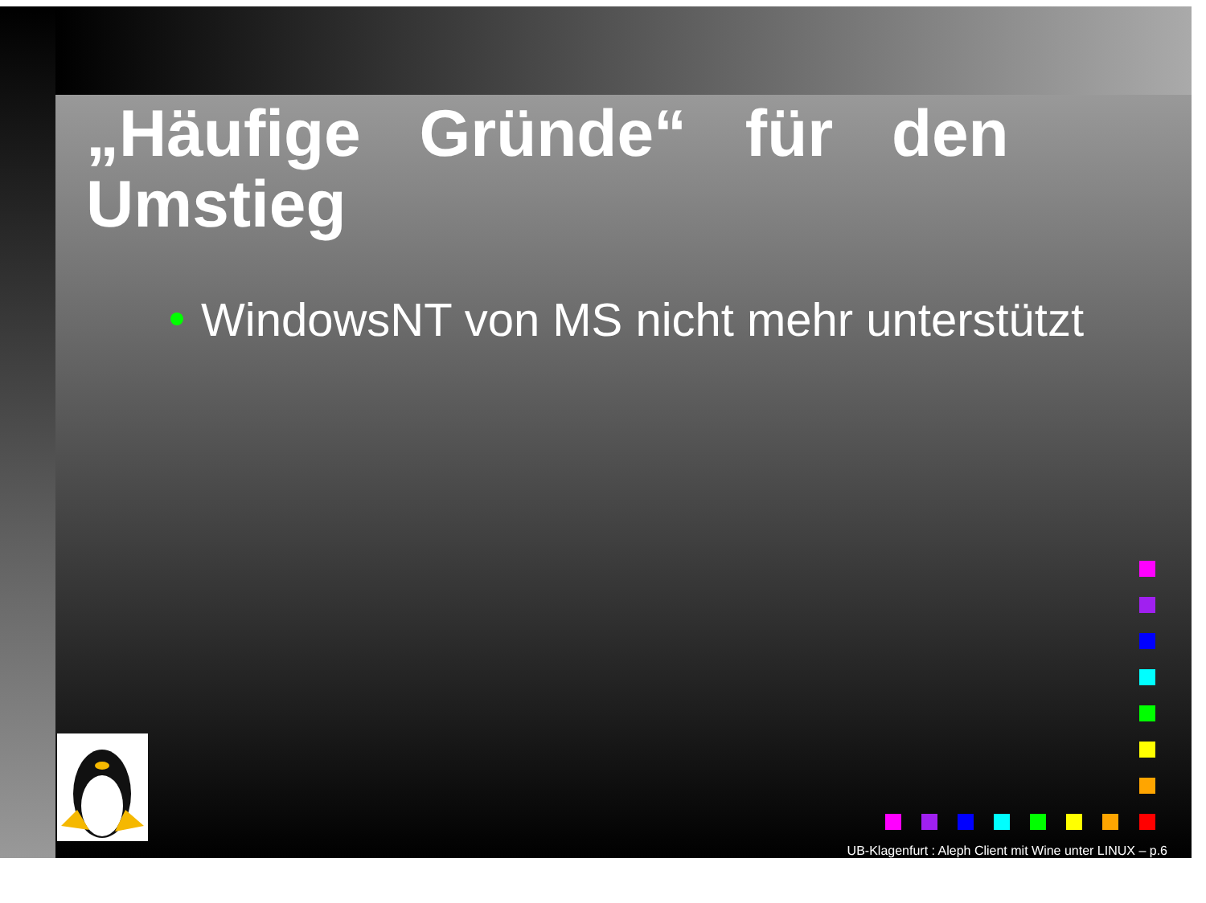„Häufige Gründe“ für den Umstieg
WindowsNT von MS nicht mehr unterstützt
UB-Klagenfurt : Aleph Client mit Wine unter LINUX – p.6